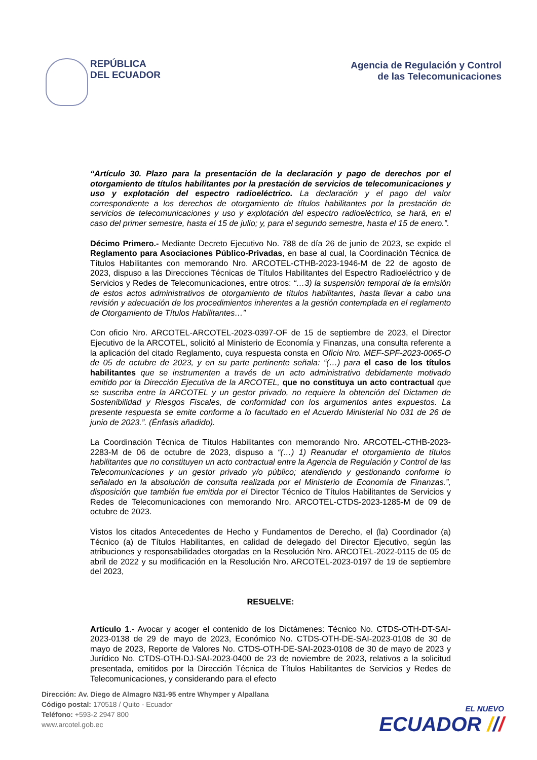REPÚBLICA
DEL ECUADOR
Agencia de Regulación y Control
de las Telecomunicaciones
“Artículo 30. Plazo para la presentación de la declaración y pago de derechos por el otorgamiento de títulos habilitantes por la prestación de servicios de telecomunicaciones y uso y explotación del espectro radioeléctrico. La declaración y el pago del valor correspondiente a los derechos de otorgamiento de títulos habilitantes por la prestación de servicios de telecomunicaciones y uso y explotación del espectro radioeléctrico, se hará, en el caso del primer semestre, hasta el 15 de julio; y, para el segundo semestre, hasta el 15 de enero.”.
Décimo Primero.- Mediante Decreto Ejecutivo No. 788 de día 26 de junio de 2023, se expide el Reglamento para Asociaciones Público-Privadas, en base al cual, la Coordinación Técnica de Títulos Habilitantes con memorando Nro. ARCOTEL-CTHB-2023-1946-M de 22 de agosto de 2023, dispuso a las Direcciones Técnicas de Títulos Habilitantes del Espectro Radioeléctrico y de Servicios y Redes de Telecomunicaciones, entre otros: “…3) la suspensión temporal de la emisión de estos actos administrativos de otorgamiento de títulos habilitantes, hasta llevar a cabo una revisión y adecuación de los procedimientos inherentes a la gestión contemplada en el reglamento de Otorgamiento de Títulos Habilitantes…”
Con oficio Nro. ARCOTEL-ARCOTEL-2023-0397-OF de 15 de septiembre de 2023, el Director Ejecutivo de la ARCOTEL, solicitó al Ministerio de Economía y Finanzas, una consulta referente a la aplicación del citado Reglamento, cuya respuesta consta en Oficio Nro. MEF-SPF-2023-0065-O de 05 de octubre de 2023, y en su parte pertinente señala: “(…) para el caso de los títulos habilitantes que se instrumenten a través de un acto administrativo debidamente motivado emitido por la Dirección Ejecutiva de la ARCOTEL, que no constituya un acto contractual que se suscriba entre la ARCOTEL y un gestor privado, no requiere la obtención del Dictamen de Sostenibilidad y Riesgos Fiscales, de conformidad con los argumentos antes expuestos. La presente respuesta se emite conforme a lo facultado en el Acuerdo Ministerial No 031 de 26 de junio de 2023.”. (Énfasis añadido).
La Coordinación Técnica de Títulos Habilitantes con memorando Nro. ARCOTEL-CTHB-2023-2283-M de 06 de octubre de 2023, dispuso a “(…) 1) Reanudar el otorgamiento de títulos habilitantes que no constituyen un acto contractual entre la Agencia de Regulación y Control de las Telecomunicaciones y un gestor privado y/o público; atendiendo y gestionando conforme lo señalado en la absolución de consulta realizada por el Ministerio de Economía de Finanzas.”, disposición que también fue emitida por el Director Técnico de Títulos Habilitantes de Servicios y Redes de Telecomunicaciones con memorando Nro. ARCOTEL-CTDS-2023-1285-M de 09 de octubre de 2023.
Vistos los citados Antecedentes de Hecho y Fundamentos de Derecho, el (la) Coordinador (a) Técnico (a) de Títulos Habilitantes, en calidad de delegado del Director Ejecutivo, según las atribuciones y responsabilidades otorgadas en la Resolución Nro. ARCOTEL-2022-0115 de 05 de abril de 2022 y su modificación en la Resolución Nro. ARCOTEL-2023-0197 de 19 de septiembre del 2023,
RESUELVE:
Artículo 1.- Avocar y acoger el contenido de los Dictámenes: Técnico No. CTDS-OTH-DT-SAI-2023-0138 de 29 de mayo de 2023, Económico No. CTDS-OTH-DE-SAI-2023-0108 de 30 de mayo de 2023, Reporte de Valores No. CTDS-OTH-DE-SAI-2023-0108 de 30 de mayo de 2023 y Jurídico No. CTDS-OTH-DJ-SAI-2023-0400 de 23 de noviembre de 2023, relativos a la solicitud presentada, emitidos por la Dirección Técnica de Títulos Habilitantes de Servicios y Redes de Telecomunicaciones, y considerando para el efecto
Dirección: Av. Diego de Almagro N31-95 entre Whymper y Alpallana
Código postal: 170518 / Quito - Ecuador
Teléfono: +593-2 2947 800
www.arcotel.gob.ec
EL NUEVO
ECUADOR ///